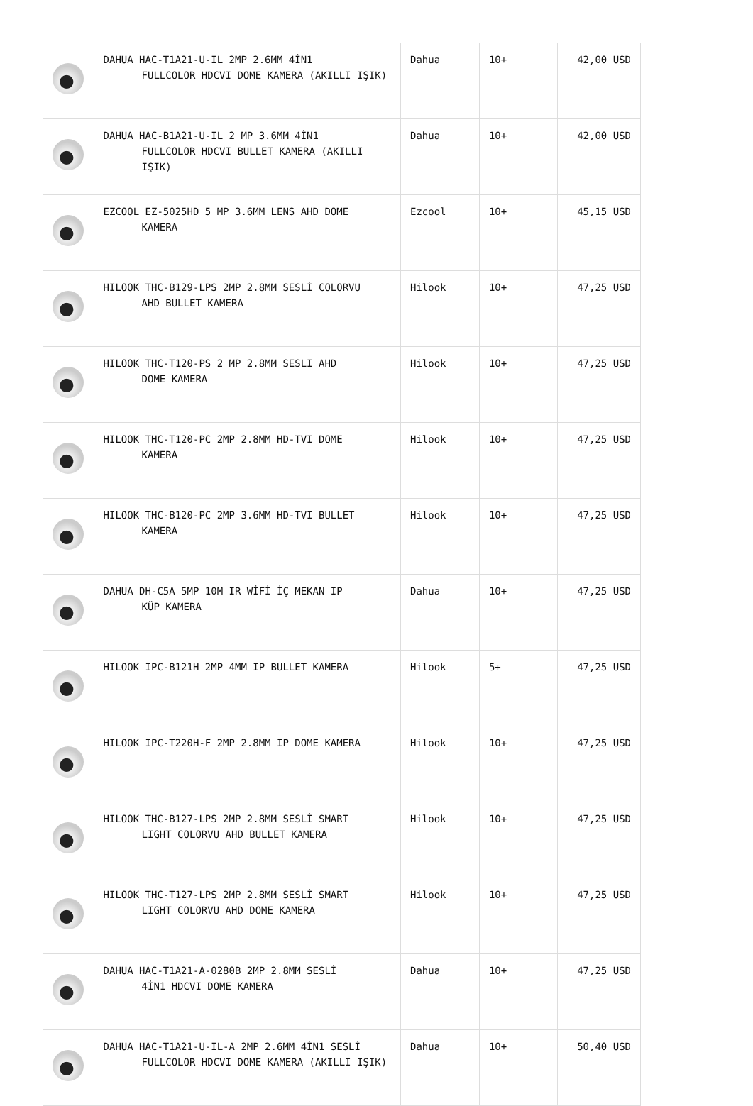| | DAHUA HAC-T1A21-U-IL 2MP 2.6MM 4İN1 FULLCOLOR HDCVI DOME KAMERA (AKILLI IŞIK) | Dahua | 10+ | 42,00 USD |
| | DAHUA HAC-B1A21-U-IL 2 MP 3.6MM 4İN1 FULLCOLOR HDCVI BULLET KAMERA (AKILLI IŞIK) | Dahua | 10+ | 42,00 USD |
| | EZCOOL EZ-5025HD 5 MP 3.6MM LENS AHD DOME KAMERA | Ezcool | 10+ | 45,15 USD |
| | HILOOK THC-B129-LPS 2MP 2.8MM SESLİ COLORVU AHD BULLET KAMERA | Hilook | 10+ | 47,25 USD |
| | HILOOK THC-T120-PS 2 MP 2.8MM SESLI AHD DOME KAMERA | Hilook | 10+ | 47,25 USD |
| | HILOOK THC-T120-PC 2MP 2.8MM HD-TVI DOME KAMERA | Hilook | 10+ | 47,25 USD |
| | HILOOK THC-B120-PC 2MP 3.6MM HD-TVI BULLET KAMERA | Hilook | 10+ | 47,25 USD |
| | DAHUA DH-C5A 5MP 10M IR WİFİ İÇ MEKAN IP KÜP KAMERA | Dahua | 10+ | 47,25 USD |
| | HILOOK IPC-B121H 2MP 4MM IP BULLET KAMERA | Hilook | 5+ | 47,25 USD |
| | HILOOK IPC-T220H-F 2MP 2.8MM IP DOME KAMERA | Hilook | 10+ | 47,25 USD |
| | HILOOK THC-B127-LPS 2MP 2.8MM SESLİ SMART LIGHT COLORVU AHD BULLET KAMERA | Hilook | 10+ | 47,25 USD |
| | HILOOK THC-T127-LPS 2MP 2.8MM SESLİ SMART LIGHT COLORVU AHD DOME KAMERA | Hilook | 10+ | 47,25 USD |
| | DAHUA HAC-T1A21-A-0280B 2MP 2.8MM SESLİ 4İN1 HDCVI DOME KAMERA | Dahua | 10+ | 47,25 USD |
| | DAHUA HAC-T1A21-U-IL-A 2MP 2.6MM 4İN1 SESLİ FULLCOLOR HDCVI DOME KAMERA (AKILLI IŞIK) | Dahua | 10+ | 50,40 USD |